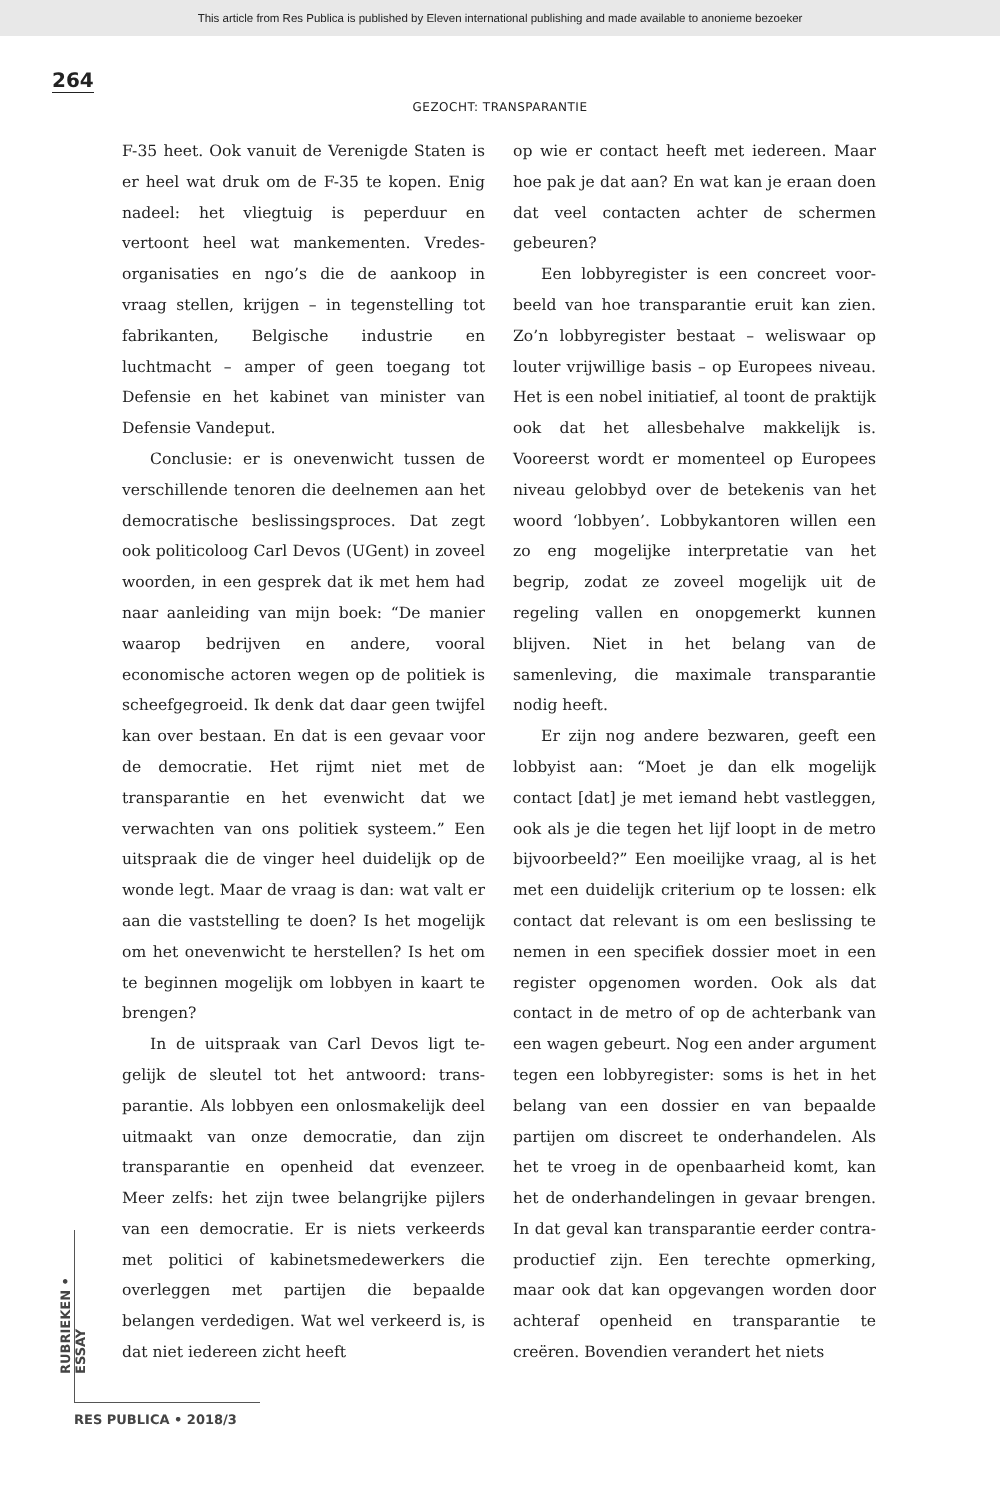This article from Res Publica is published by Eleven international publishing and made available to anonieme bezoeker
264
GEZOCHT: TRANSPARANTIE
F-35 heet. Ook vanuit de Verenigde Staten is er heel wat druk om de F-35 te kopen. Enig nadeel: het vliegtuig is peperduur en vertoont heel wat mankementen. Vredes­organisaties en ngo’s die de aankoop in vraag stellen, krijgen – in tegenstelling tot fabrikanten, Belgische industrie en luchtmacht – amper of geen toegang tot Defensie en het kabinet van minister van Defensie Vandeput.
Conclusie: er is onevenwicht tussen de verschillende tenoren die deelnemen aan het democratische beslissingsproces. Dat zegt ook politicoloog Carl Devos (UGent) in zoveel woorden, in een gesprek dat ik met hem had naar aanleiding van mijn boek: “De manier waarop bedrijven en andere, vooral economische actoren we­gen op de politiek is scheefgegroeid. Ik denk dat daar geen twijfel kan over be­staan. En dat is een gevaar voor de demo­cratie. Het rijmt niet met de transparantie en het evenwicht dat we verwachten van ons politiek systeem.” Een uitspraak die de vinger heel duidelijk op de wonde legt. Maar de vraag is dan: wat valt er aan die vaststelling te doen? Is het mogelijk om het onevenwicht te herstellen? Is het om te beginnen mogelijk om lobbyen in kaart te brengen?
In de uitspraak van Carl Devos ligt te­gelijk de sleutel tot het antwoord: trans­parantie. Als lobbyen een onlosmakelijk deel uitmaakt van onze democratie, dan zijn transparantie en openheid dat even­zeer. Meer zelfs: het zijn twee belangrijke pijlers van een democratie. Er is niets verkeerds met politici of kabinetsmede­werkers die overleggen met partijen die bepaalde belangen verdedigen. Wat wel verkeerd is, is dat niet iedereen zicht heeft
op wie er contact heeft met iedereen. Maar hoe pak je dat aan? En wat kan je eraan doen dat veel contacten achter de schermen gebeuren?
Een lobbyregister is een concreet voor­beeld van hoe transparantie eruit kan zien. Zo’n lobbyregister bestaat – welis­waar op louter vrijwillige basis – op Euro­pees niveau. Het is een nobel initiatief, al toont de praktijk ook dat het allesbehalve makkelijk is. Vooreerst wordt er momen­teel op Europees niveau gelobbyd over de betekenis van het woord ‘lobbyen’. Lob­bykantoren willen een zo eng mogelijke interpretatie van het begrip, zodat ze zo­veel mogelijk uit de regeling vallen en onopgemerkt kunnen blijven. Niet in het belang van de samenleving, die maximale transparantie nodig heeft.
Er zijn nog andere bezwaren, geeft een lobbyist aan: “Moet je dan elk mogelijk contact [dat] je met iemand hebt vastleg­gen, ook als je die tegen het lijf loopt in de metro bijvoorbeeld?” Een moeilijke vraag, al is het met een duidelijk criterium op te lossen: elk contact dat relevant is om een beslissing te nemen in een specifiek dos­sier moet in een register opgenomen wor­den. Ook als dat contact in de metro of op de achterbank van een wagen gebeurt. Nog een ander argument tegen een lobby­register: soms is het in het belang van een dossier en van bepaalde partijen om dis­creet te onderhandelen. Als het te vroeg in de openbaarheid komt, kan het de onderhandelingen in gevaar brengen. In dat geval kan transparantie eerder contra­productief zijn. Een terechte opmerking, maar ook dat kan opgevangen worden door achteraf openheid en transparantie te creëren. Bovendien verandert het niets
RUBRIEKEN • ESSAY
RES PUBLICA • 2018/3